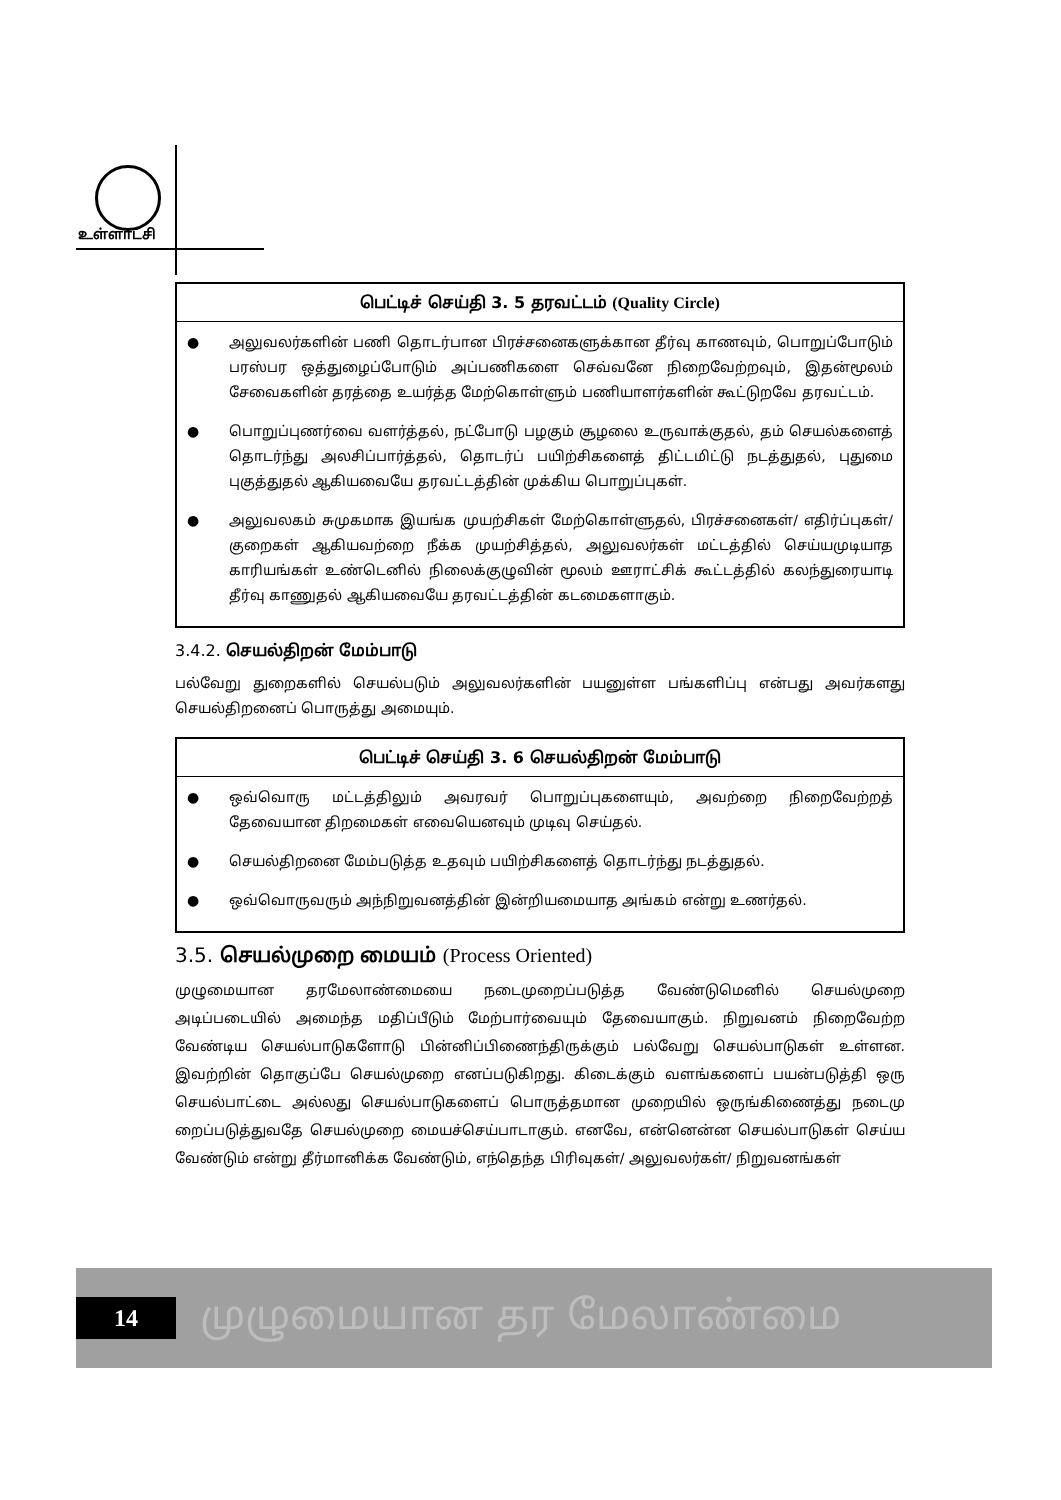உள்ளாட்சி
பெட்டிச் செய்தி 3. 5 தரவட்டம் (Quality Circle)
● அலுவலர்களின் பணி தொடர்பான பிரச்சனைகளுக்கான தீர்வு காணவும், பொறுப்போடும் பரஸ்பர ஒத்துழைப்போடும் அப்பணிகளை செவ்வனே நிறைவேற்றவும், இதன்மூலம் சேவைகளின் தரத்தை உயர்த்த மேற்கொள்ளும் பணியாளர்களின் கூட்டுறவே தரவட்டம்.
● பொறுப்புணர்வை வளர்த்தல், நட்போடு பழகும் சூழலை உருவாக்குதல், தம் செயல்களைத் தொடர்ந்து அலசிப்பார்த்தல், தொடர்ப் பயிற்சிகளைத் திட்டமிட்டு நடத்துதல், புதுமை புகுத்துதல் ஆகியவையே தரவட்டத்தின் முக்கிய பொறுப்புகள்.
● அலுவலகம் சுமுகமாக இயங்க முயற்சிகள் மேற்கொள்ளுதல், பிரச்சனைகள்/ எதிர்ப்புகள்/ குறைகள் ஆகியவற்றை நீக்க முயற்சித்தல், அலுவலர்கள் மட்டத்தில் செய்யமுடியாத காரியங்கள் உண்டெனில் நிலைக்குழுவின் மூலம் ஊராட்சிக் கூட்டத்தில் கலந்துரையாடி தீர்வு காணுதல் ஆகியவையே தரவட்டத்தின் கடமைகளாகும்.
3.4.2. செயல்திறன் மேம்பாடு
பல்வேறு துறைகளில் செயல்படும் அலுவலர்களின் பயனுள்ள பங்களிப்பு என்பது அவர்களது செயல்திறனைப் பொருத்து அமையும்.
பெட்டிச் செய்தி 3. 6 செயல்திறன் மேம்பாடு
● ஒவ்வொரு மட்டத்திலும் அவரவர் பொறுப்புகளையும், அவற்றை நிறைவேற்றத் தேவையான திறமைகள் எவையெனவும் முடிவு செய்தல்.
● செயல்திறனை மேம்படுத்த உதவும் பயிற்சிகளைத் தொடர்ந்து நடத்துதல்.
● ஒவ்வொருவரும் அந்நிறுவனத்தின் இன்றியமையாத அங்கம் என்று உணர்தல்.
3.5. செயல்முறை மையம் (Process Oriented)
முழுமையான தரமேலாண்மையை நடைமுறைப்படுத்த வேண்டுமெனில் செயல்முறை அடிப்படையில் அமைந்த மதிப்பீடும் மேற்பார்வையும் தேவையாகும். நிறுவனம் நிறைவேற்ற வேண்டிய செயல்பாடுகளோடு பின்னிப்பிணைந்திருக்கும் பல்வேறு செயல்பாடுகள் உள்ளன. இவற்றின் தொகுப்பே செயல்முறை எனப்படுகிறது. கிடைக்கும் வளங்களைப் பயன்படுத்தி ஒரு செயல்பாட்டை அல்லது செயல்பாடுகளைப் பொருத்தமான முறையில் ஒருங்கிணைத்து நடைமு றைப்படுத்துவதே செயல்முறை மையச்செய்பாடாகும். எனவே, என்னென்ன செயல்பாடுகள் செய்ய வேண்டும் என்று தீர்மானிக்க வேண்டும், எந்தெந்த பிரிவுகள்/ அலுவலர்கள்/ நிறுவனங்கள்
14
முழுமையான தர மேலாண்மை